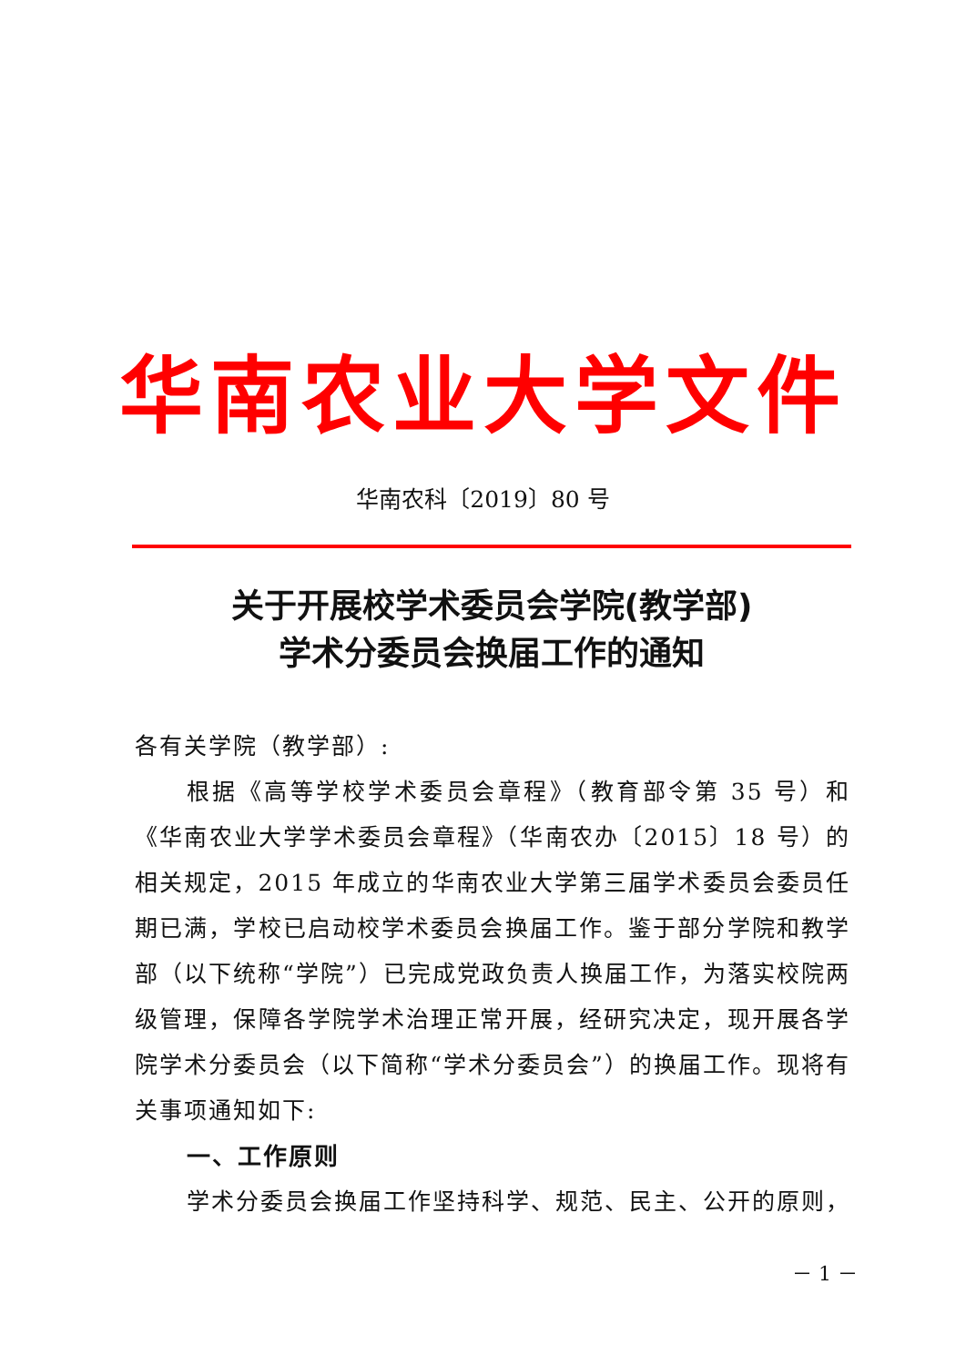华南农业大学文件
华南农科〔2019〕80 号
关于开展校学术委员会学院(教学部)
学术分委员会换届工作的通知
各有关学院（教学部）:
根据《高等学校学术委员会章程》（教育部令第 35 号）和《华南农业大学学术委员会章程》（华南农办〔2015〕18 号）的相关规定，2015 年成立的华南农业大学第三届学术委员会委员任期已满，学校已启动校学术委员会换届工作。鉴于部分学院和教学部（以下统称“学院”）已完成党政负责人换届工作，为落实校院两级管理，保障各学院学术治理正常开展，经研究决定，现开展各学院学术分委员会（以下简称“学术分委员会”）的换届工作。现将有关事项通知如下:
一、工作原则
学术分委员会换届工作坚持科学、规范、民主、公开的原则，
－ 1 －